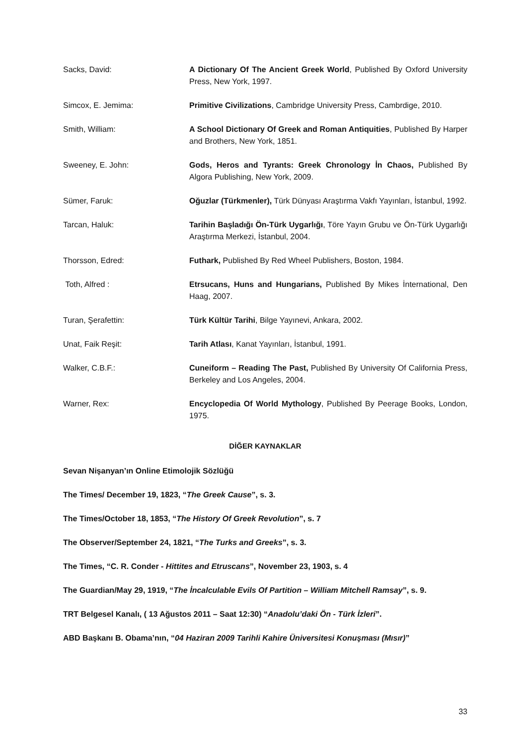Sacks, David: A Dictionary Of The Ancient Greek World, Published By Oxford University Press, New York, 1997.
Simcox, E. Jemima: Primitive Civilizations, Cambridge University Press, Cambrdige, 2010.
Smith, William: A School Dictionary Of Greek and Roman Antiquities, Published By Harper and Brothers, New York, 1851.
Sweeney, E. John: Gods, Heros and Tyrants: Greek Chronology İn Chaos, Published By Algora Publishing, New York, 2009.
Sümer, Faruk: Oğuzlar (Türkmenler), Türk Dünyası Araştırma Vakfı Yayınları, İstanbul, 1992.
Tarcan, Haluk: Tarihin Başladığı Ön-Türk Uygarlığı, Töre Yayın Grubu ve Ön-Türk Uygarlığı Araştırma Merkezi, İstanbul, 2004.
Thorsson, Edred: Futhark, Published By Red Wheel Publishers, Boston, 1984.
Toth, Alfred : Etrsucans, Huns and Hungarians, Published By Mikes İnternational, Den Haag, 2007.
Turan, Şerafettin: Türk Kültür Tarihi, Bilge Yayınevi, Ankara, 2002.
Unat, Faik Reşit: Tarih Atlası, Kanat Yayınları, İstanbul, 1991.
Walker, C.B.F.: Cuneiform – Reading The Past, Published By University Of California Press, Berkeley and Los Angeles, 2004.
Warner, Rex: Encyclopedia Of World Mythology, Published By Peerage Books, London, 1975.
DİĞER KAYNAKLAR
Sevan Nişanyan’ın Online Etimolojik Sözlüğü
The Times/ December 19, 1823, “The Greek Cause”, s. 3.
The Times/October 18, 1853, “The History Of Greek Revolution”, s. 7
The Observer/September 24, 1821, “The Turks and Greeks”, s. 3.
The Times, “C. R. Conder - Hittites and Etruscans”, November 23, 1903, s. 4
The Guardian/May 29, 1919, “The İncalculable Evils Of Partition – William Mitchell Ramsay”, s. 9.
TRT Belgesel Kanalı, ( 13 Ağustos 2011 – Saat 12:30) “Anadolu’daki Ön - Türk İzleri”.
ABD Başkanı B. Obama’nın, “04 Haziran 2009 Tarihli Kahire Üniversitesi Konuşması (Mısır)”
33